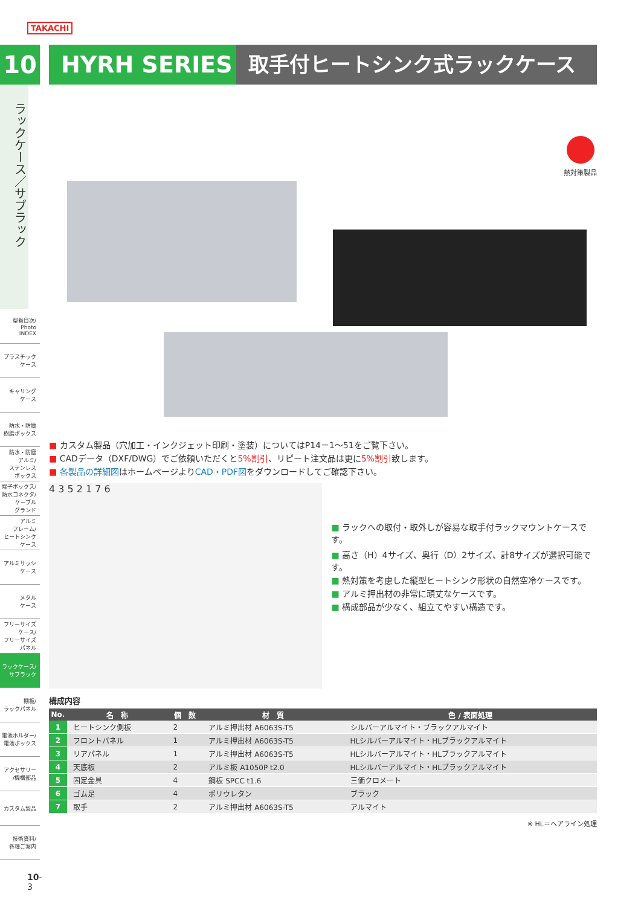TAKACHI
10
ラックケース／サブラック
型番目次/
Photo
INDEX
プラスチック
ケース
キャリング
ケース
防水・防塵
樹脂ボックス
防水・防塵
アルミ/
ステンレス
ボックス
端子ボックス/
防水コネクタ/
ケーブル
グランド
アルミ
フレーム/
ヒートシンク
ケース
アルミサッシ
ケース
メタル
ケース
フリーサイズ
ケース/
フリーサイズ
パネル
ラックケース/
サブラック
棚板/
ラックパネル
電池ホルダー/
電池ボックス
アクセサリー
/機構部品
カスタム製品
技術資料/
各種ご案内
10-3
HYRH SERIES 取手付ヒートシンク式ラックケース
熱対策製品
■ カスタム製品（穴加工・インクジェット印刷・塗装）についてはP14－1～51をご覧下さい。
■ CADデータ（DXF/DWG）でご依頼いただくと5%割引、リピート注文品は更に5%割引致します。
■ 各製品の詳細図はホームページよりCAD・PDF図をダウンロードしてご確認下さい。
4 3 5 2 1 7 6
■ ラックへの取付・取外しが容易な取手付ラックマウントケースです。
■ 高さ（H）4サイズ、奥行（D）2サイズ、計8サイズが選択可能です。
■ 熱対策を考慮した縦型ヒートシンク形状の自然空冷ケースです。
■ アルミ押出材の非常に頑丈なケースです。
■ 構成部品が少なく、組立てやすい構造です。
構成内容
| No. | 名 称 | 個 数 | 材 質 | 色 / 表面処理 |
| --- | --- | --- | --- | --- |
| 1 | ヒートシンク側板 | 2 | アルミ押出材 A6063S-T5 | シルバーアルマイト・ブラックアルマイト |
| 2 | フロントパネル | 1 | アルミ押出材 A6063S-T5 | HLシルバーアルマイト・HLブラックアルマイト |
| 3 | リアパネル | 1 | アルミ押出材 A6063S-T5 | HLシルバーアルマイト・HLブラックアルマイト |
| 4 | 天底板 | 2 | アルミ板 A1050P t2.0 | HLシルバーアルマイト・HLブラックアルマイト |
| 5 | 固定金具 | 4 | 鋼板 SPCC t1.6 | 三価クロメート |
| 6 | ゴム足 | 4 | ポリウレタン | ブラック |
| 7 | 取手 | 2 | アルミ押出材 A6063S-T5 | アルマイト |
※ HL＝ヘアライン処理